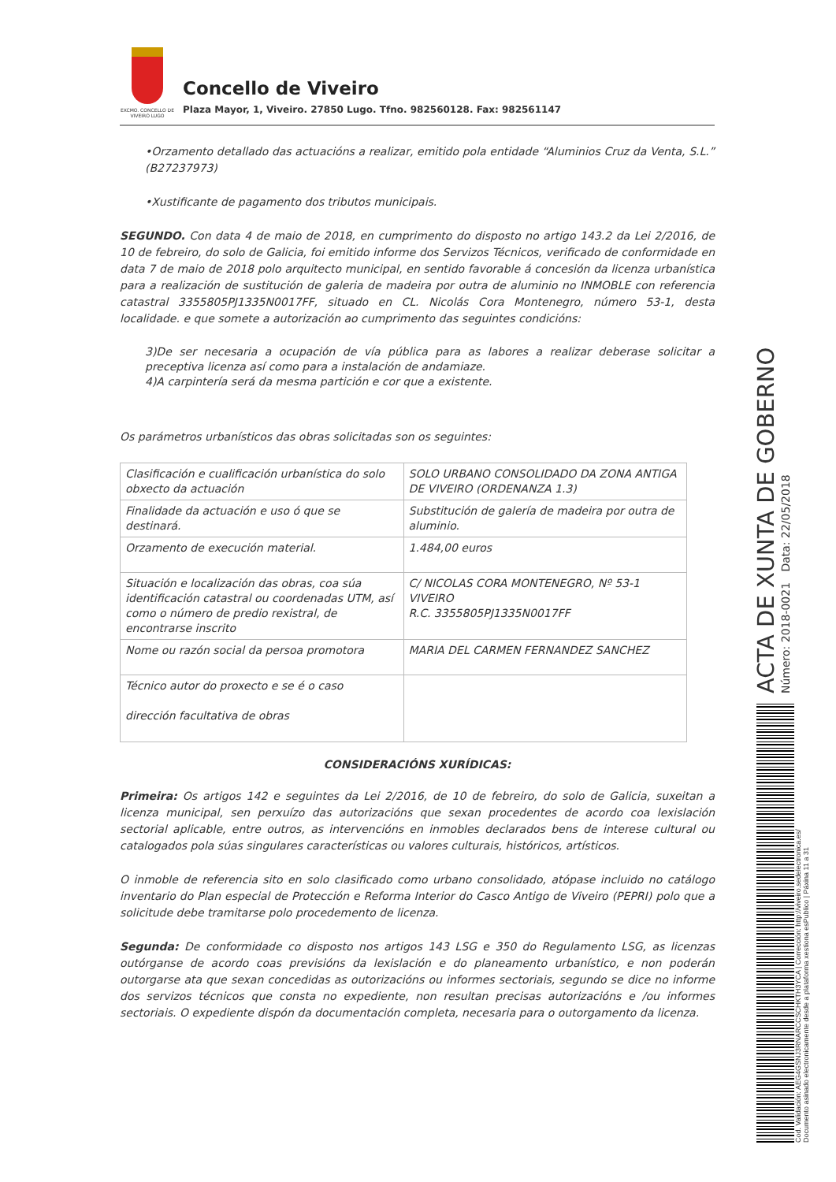EXCMO. CONCELLO DE VIVEIRO LUGO
Concello de Viveiro
Plaza Mayor, 1, Viveiro. 27850 Lugo. Tfno. 982560128. Fax: 982561147
•Orzamento detallado das actuacións a realizar, emitido pola entidade “Aluminios Cruz da Venta, S.L.” (B27237973)
•Xustificante de pagamento dos tributos municipais.
SEGUNDO. Con data 4 de maio de 2018, en cumprimento do disposto no artigo 143.2 da Lei 2/2016, de 10 de febreiro, do solo de Galicia, foi emitido informe dos Servizos Técnicos, verificado de conformidade en data 7 de maio de 2018 polo arquitecto municipal, en sentido favorable á concesión da licenza urbanística para a realización de sustitución de galeria de madeira por outra de aluminio no INMOBLE con referencia catastral 3355805PJ1335N0017FF, situado en CL. Nicolás Cora Montenegro, número 53-1, desta localidade. e que somete a autorización ao cumprimento das seguintes condicións:
3)De ser necesaria a ocupación de vía pública para as labores a realizar deberase solicitar a preceptiva licenza así como para a instalación de andamiaze.
4)A carpintería será da mesma partición e cor que a existente.
Os parámetros urbanísticos das obras solicitadas son os seguintes:
| Clasificación e cualificación urbanística do solo obxecto da actuación | SOLO URBANO CONSOLIDADO DA ZONA ANTIGA DE VIVEIRO (ORDENANZA 1.3) |
| Finalidade da actuación e uso ó que se destinará. | Substitución de galería de madeira por outra de aluminio. |
| Orzamento de execución material. | 1.484,00 euros |
| Situación e localización das obras, coa súa identificación catastral ou coordenadas UTM, así como o número de predio rexistral, de encontrarse inscrito | C/ NICOLAS CORA MONTENEGRO, Nº 53-1 VIVEIRO R.C. 3355805PJ1335N0017FF |
| Nome ou razón social da persoa promotora | MARIA DEL CARMEN FERNANDEZ SANCHEZ |
| Técnico autor do proxecto e se é o caso dirección facultativa de obras | |
CONSIDERACIÓNS XURÍDICAS:
Primeira: Os artigos 142 e seguintes da Lei 2/2016, de 10 de febreiro, do solo de Galicia, suxeitan a licenza municipal, sen perxuízo das autorizacións que sexan procedentes de acordo coa lexislación sectorial aplicable, entre outros, as intervencións en inmobles declarados bens de interese cultural ou catalogados pola súas singulares características ou valores culturais, históricos, artísticos.
O inmoble de referencia sito en solo clasificado como urbano consolidado, atópase incluido no catálogo inventario do Plan especial de Protección e Reforma Interior do Casco Antigo de Viveiro (PEPRI) polo que a solicitude debe tramitarse polo procedemento de licenza.
Segunda: De conformidade co disposto nos artigos 143 LSG e 350 do Regulamento LSG, as licenzas outórganse de acordo coas previsións da lexislación e do planeamento urbanístico, e non poderán outorgarse ata que sexan concedidas as outorizacións ou informes sectoriais, segundo se dice no informe dos servizos técnicos que consta no expediente, non resultan precisas autorizacións e /ou informes sectoriais. O expediente dispón da documentación completa, necesaria para o outorgamento da licenza.
ACTA DE XUNTA DE GOBERNO
Número: 2018-0021 Data: 22/05/2018
Cod. Validación: AEG4GSNJ3RNARCCSCHKTH3YCA | Corrección: http://viveiro.sedelectronica.es/
Documento asinado electronicamente desde a plataforma xestiona esPublico | Páxina 11 a 31